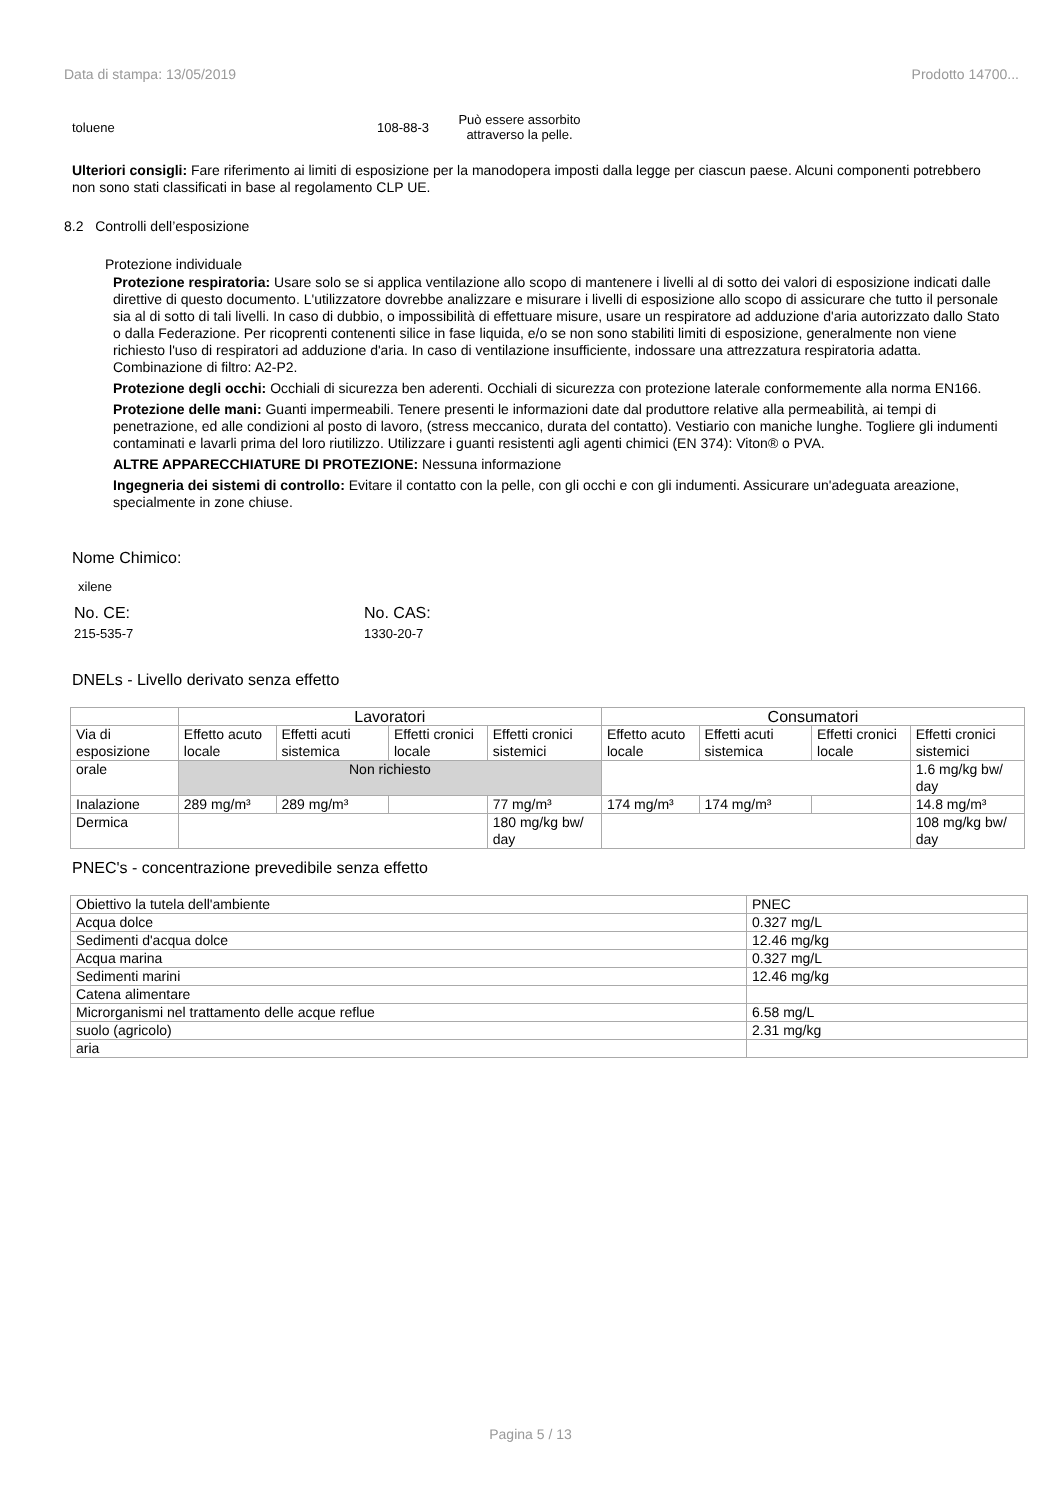Data di stampa: 13/05/2019 Prodotto 14700...
toluene 108-88-3
Può essere assorbito attraverso la pelle.
Ulteriori consigli: Fare riferimento ai limiti di esposizione per la manodopera imposti dalla legge per ciascun paese. Alcuni componenti potrebbero non sono stati classificati in base al regolamento CLP UE.
8.2 Controlli dell’esposizione
Protezione individuale
Protezione respiratoria: Usare solo se si applica ventilazione allo scopo di mantenere i livelli al di sotto dei valori di esposizione indicati dalle direttive di questo documento. L'utilizzatore dovrebbe analizzare e misurare i livelli di esposizione allo scopo di assicurare che tutto il personale sia al di sotto di tali livelli. In caso di dubbio, o impossibilità di effettuare misure, usare un respiratore ad adduzione d'aria autorizzato dallo Stato o dalla Federazione. Per ricoprenti contenenti silice in fase liquida, e/o se non sono stabiliti limiti di esposizione, generalmente non viene richiesto l'uso di respiratori ad adduzione d'aria. In caso di ventilazione insufficiente, indossare una attrezzatura respiratoria adatta. Combinazione di filtro: A2-P2.
Protezione degli occhi: Occhiali di sicurezza ben aderenti. Occhiali di sicurezza con protezione laterale conformemente alla norma EN166.
Protezione delle mani: Guanti impermeabili. Tenere presenti le informazioni date dal produttore relative alla permeabilità, ai tempi di penetrazione, ed alle condizioni al posto di lavoro, (stress meccanico, durata del contatto). Vestiario con maniche lunghe. Togliere gli indumenti contaminati e lavarli prima del loro riutilizzo. Utilizzare i guanti resistenti agli agenti chimici (EN 374): Viton® o PVA.
ALTRE APPARECCHIATURE DI PROTEZIONE: Nessuna informazione
Ingegneria dei sistemi di controllo: Evitare il contatto con la pelle, con gli occhi e con gli indumenti. Assicurare un'adeguata areazione, specialmente in zone chiuse.
Nome Chimico:
xilene
No. CE:
215-535-7
No. CAS:
1330-20-7
DNELs - Livello derivato senza effetto
| | Lavoratori | | | | Consumatori | | | |
| Via di esposizione | Effetto acuto locale | Effetti acuti sistemica | Effetti cronici locale | Effetti cronici sistemici | Effetto acuto locale | Effetti acuti sistemica | Effetti cronici locale | Effetti cronici sistemici |
| orale | Non richiesto | | | | | | | 1.6 mg/kg bw/ day |
| Inalazione | 289 mg/m³ | 289 mg/m³ | | 77 mg/m³ | 174 mg/m³ | 174 mg/m³ | | 14.8 mg/m³ |
| Dermica | | | | 180 mg/kg bw/ day | | | | 108 mg/kg bw/ day |
PNEC's - concentrazione prevedibile senza effetto
| Obiettivo la tutela dell'ambiente | PNEC |
| Acqua dolce | 0.327 mg/L |
| Sedimenti d'acqua dolce | 12.46 mg/kg |
| Acqua marina | 0.327 mg/L |
| Sedimenti marini | 12.46 mg/kg |
| Catena alimentare | |
| Microrganismi nel trattamento delle acque reflue | 6.58 mg/L |
| suolo (agricolo) | 2.31 mg/kg |
| aria | |
Pagina 5 / 13